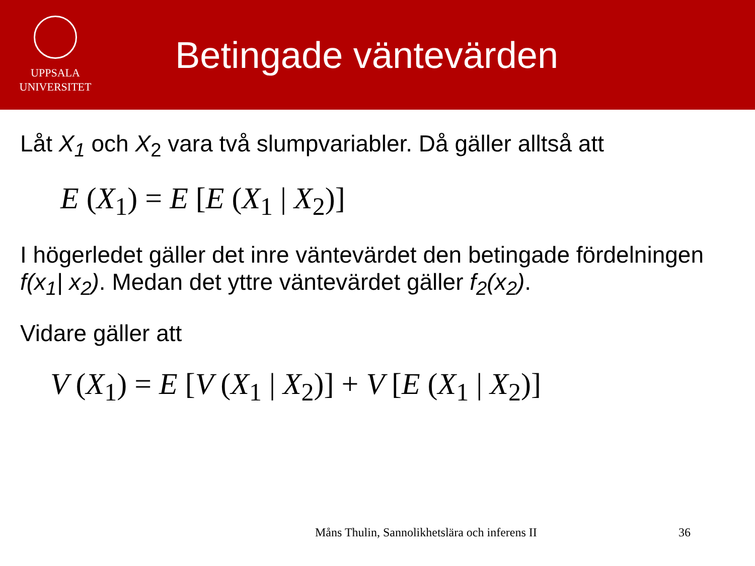UPPSALA
UNIVERSITET
Betingade väntevärden
Låt X<sub>1</sub> och X<sub>2</sub> vara två slumpvariabler. Då gäller alltså att
E (X<sub>1</sub>) = E [E (X<sub>1</sub> | X<sub>2</sub>)]
I högerledet gäller det inre väntevärdet den betingade fördelningen f(x<sub>1</sub>| x<sub>2</sub>). Medan det yttre väntevärdet gäller f<sub>2</sub>(x<sub>2</sub>).
Vidare gäller att
V (X<sub>1</sub>) = E [V (X<sub>1</sub> | X<sub>2</sub>)] + V [E (X<sub>1</sub> | X<sub>2</sub>)]
Måns Thulin, Sannolikhetslära och inferens II
36